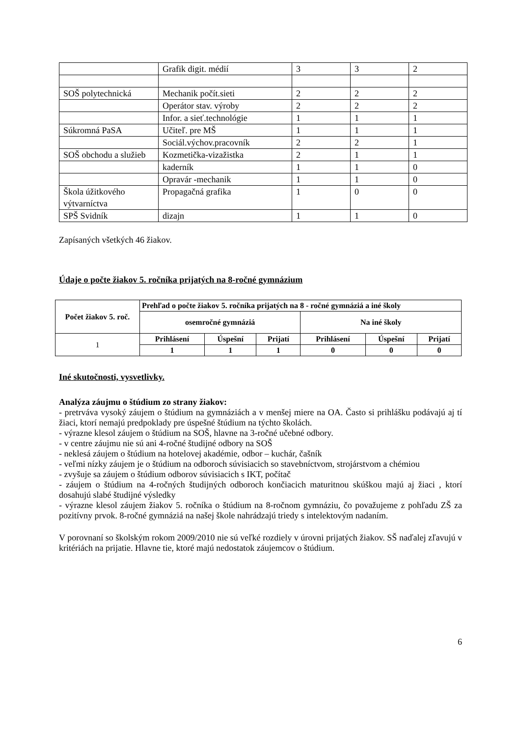| | Grafik digit. médií | 3 | 3 | 2 |
| SOŠ polytechnická | Mechanik počít.sieti | 2 | 2 | 2 |
| | Operátor stav. výroby | 2 | 2 | 2 |
| | Infor. a sieť.technológie | 1 | 1 | 1 |
| Súkromná PaSA | Učiteľ. pre MŠ | 1 | 1 | 1 |
| | Sociál.výchov.pracovník | 2 | 2 | 1 |
| SOŠ obchodu a služieb | Kozmetička-vizažistka | 2 | 1 | 1 |
| | kaderník | 1 | 1 | 0 |
| | Opravár -mechanik | 1 | 1 | 0 |
| Škola úžitkového výtvarníctva | Propagačná grafika | 1 | 0 | 0 |
| SPŠ Svidník | dizajn | 1 | 1 | 0 |
Zapísaných všetkých 46 žiakov.
Údaje o počte žiakov 5. ročníka prijatých na 8-ročné gymnázium
| Počet žiakov 5. roč. | Prehľad o počte žiakov 5. ročníka prijatých na 8 - ročné gymnáziá a iné školy | | | | | |
| --- | --- | --- | --- | --- | --- | --- |
| | osemročné gymnáziá | | | Na iné školy | | |
| 1 | Prihlásení | Úspešní | Prijatí | Prihlásení | Úspešní | Prijatí |
| | 1 | 1 | 1 | 0 | 0 | 0 |
Iné skutočnosti, vysvetlivky.
Analýza záujmu o štúdium zo strany žiakov:
- pretrváva vysoký záujem o štúdium na gymnáziách a v menšej miere na OA. Často si prihlášku podávajú aj tí žiaci, ktorí nemajú predpoklady pre úspešné štúdium na týchto školách.
- výrazne klesol záujem o štúdium na SOŠ, hlavne na 3-ročné učebné odbory.
- v centre záujmu nie sú ani 4-ročné študijné odbory na SOŠ
- neklesá záujem o štúdium na hotelovej akadémie, odbor – kuchár, čašník
- veľmi nízky záujem je o štúdium na odboroch súvisiacich so stavebníctvom, strojárstvom a chémiou
- zvyšuje sa záujem o štúdium odborov súvisiacich s IKT, počítač
- záujem o štúdium na 4-ročných študijných odboroch končiacich maturitnou skúškou majú aj žiaci , ktorí dosahujú slabé študijné výsledky
- výrazne klesol záujem žiakov 5. ročníka o štúdium na 8-ročnom gymnáziu, čo považujeme z pohľadu ZŠ za pozitívny prvok. 8-ročné gymnáziá na našej škole nahrádzajú triedy s intelektovým nadaním.
V porovnaní so školským rokom 2009/2010 nie sú veľké rozdiely v úrovni prijatých žiakov. SŠ naďalej zľavujú v kritériách na prijatie. Hlavne tie, ktoré majú nedostatok záujemcov o štúdium.
6